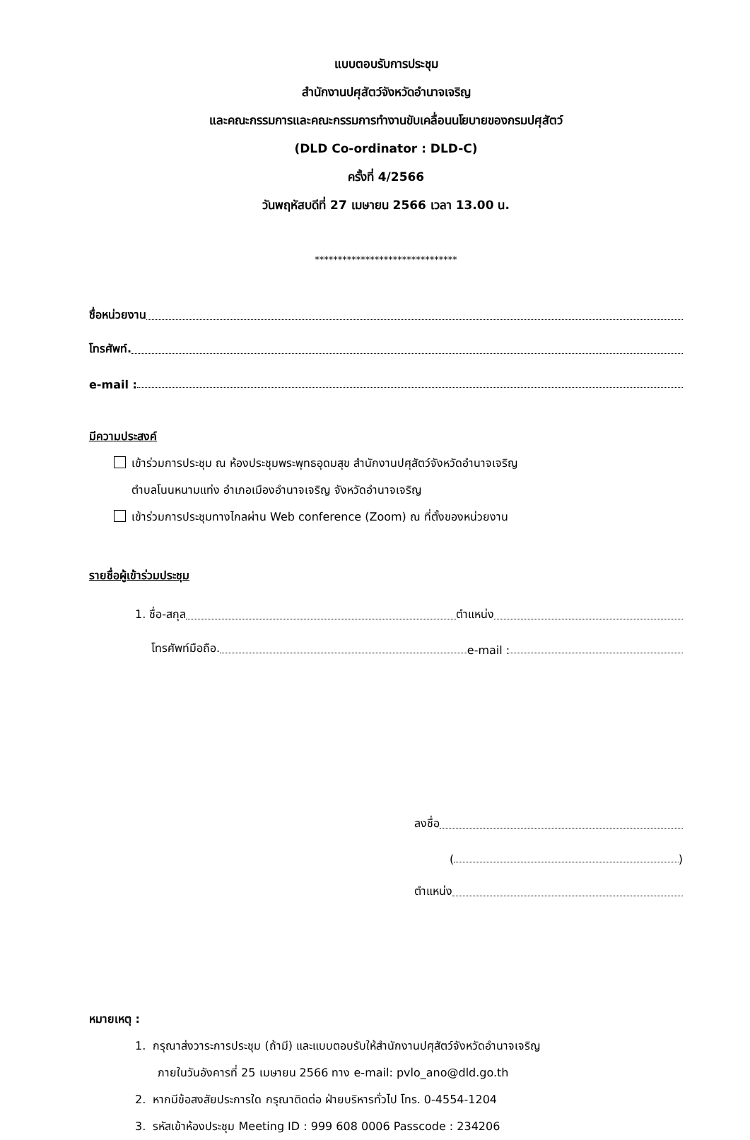แบบตอบรับการประชุม
สำนักงานปศุสัตว์จังหวัดอำนาจเจริญ
และคณะกรรมการและคณะกรรมการทำงานขับเคลื่อนนโยบายของกรมปศุสัตว์
(DLD Co-ordinator : DLD-C)
ครั้งที่ 4/2566
วันพฤหัสบดีที่ 27 เมษายน 2566 เวลา 13.00 น.
*******************************
ชื่อหน่วยงาน
โทรศัพท์.
e-mail :
มีความประสงค์
เข้าร่วมการประชุม ณ ห้องประชุมพระพุทธอุดมสุข สำนักงานปศุสัตว์จังหวัดอำนาจเจริญ
ตำบลโนนหนามแท่ง อำเภอเมืองอำนาจเจริญ จังหวัดอำนาจเจริญ
เข้าร่วมการประชุมทางไกลผ่าน Web conference (Zoom) ณ ที่ตั้งของหน่วยงาน
รายชื่อผู้เข้าร่วมประชุม
1. ชื่อ-สกุล ตำแหน่ง
โทรศัพท์มือถือ. e-mail :
ลงชื่อ
( )
ตำแหน่ง
หมายเหตุ :
1. กรุณาส่งวาระการประชุม (ถ้ามี) และแบบตอบรับให้สำนักงานปศุสัตว์จังหวัดอำนาจเจริญ
ภายในวันอังคารที่ 25 เมษายน 2566 ทาง e-mail: pvlo_ano@dld.go.th
2. หากมีข้อสงสัยประการใด กรุณาติดต่อ ฝ่ายบริหารทั่วไป โทร. 0-4554-1204
3. รหัสเข้าห้องประชุม Meeting ID : 999 608 0006 Passcode : 234206